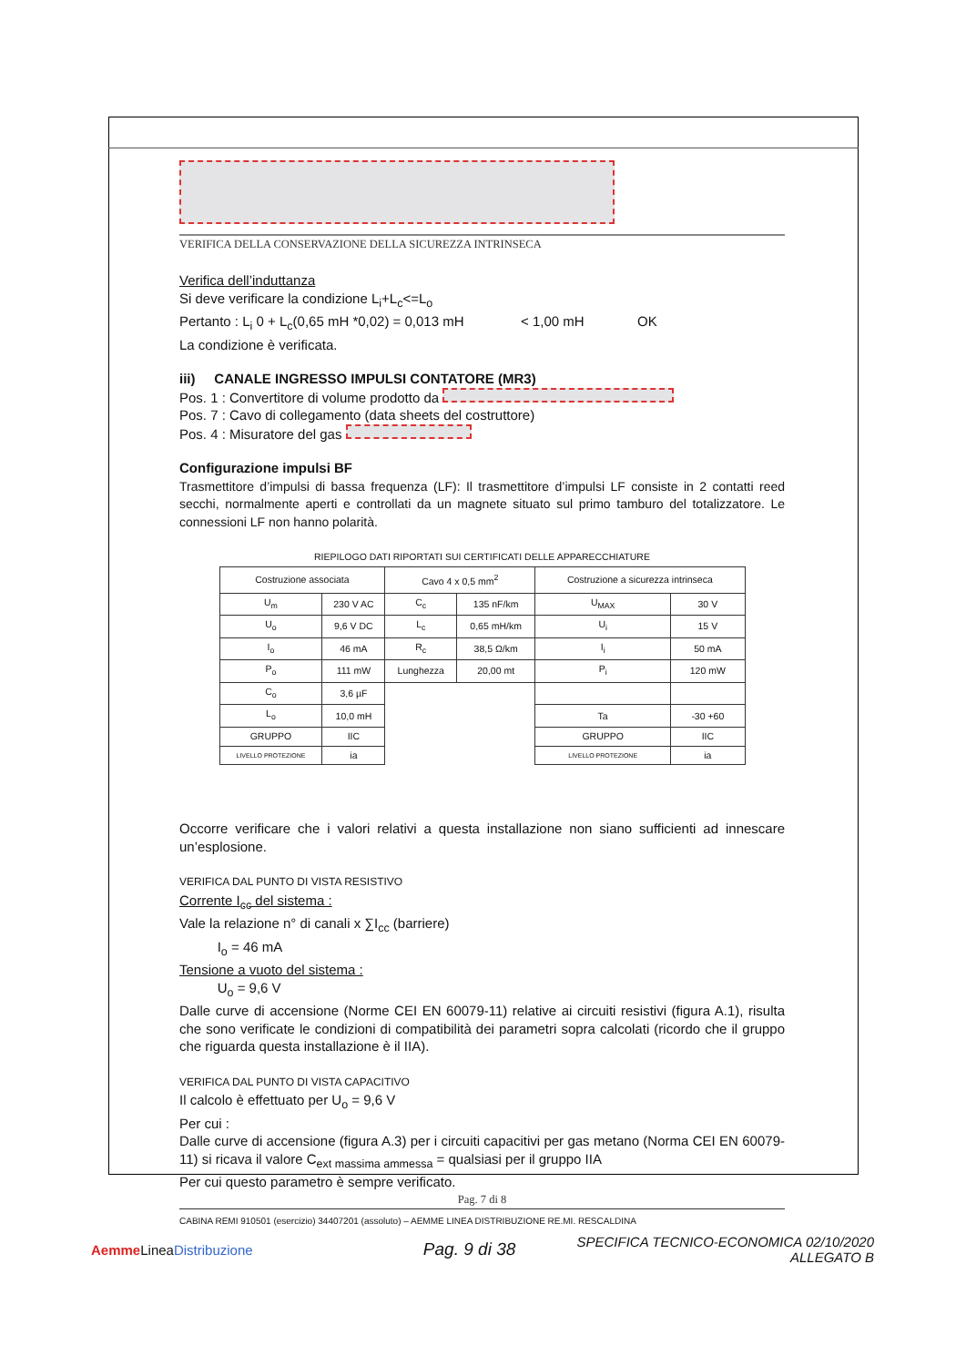VERIFICA DELLA CONSERVAZIONE DELLA SICUREZZA INTRINSECA
Verifica dell’induttanza
Si deve verificare la condizione L<sub>i</sub>+L<sub>c</sub><=L<sub>o</sub>
Pertanto : L<sub>i</sub> 0 + L<sub>c</sub>(0,65 mH *0,02) = 0,013 mH < 1,00 mH OK
La condizione è verificata.
iii) CANALE INGRESSO IMPULSI CONTATORE (MR3)
Pos. 1 : Convertitore di volume prodotto da
Pos. 7 : Cavo di collegamento (data sheets del costruttore)
Pos. 4 : Misuratore del gas
Configurazione impulsi BF
Trasmettitore d’impulsi di bassa frequenza (LF): Il trasmettitore d’impulsi LF consiste in 2 contatti reed secchi, normalmente aperti e controllati da un magnete situato sul primo tamburo del totalizzatore. Le connessioni LF non hanno polarità.
RIEPILOGO DATI RIPORTATI SUI CERTIFICATI DELLE APPARECCHIATURE
| Costruzione associata | | Cavo 4 x 0,5 mm<sup>2</sup> | | Costruzione a sicurezza intrinseca | |
| U<sub>m</sub> | 230 V AC | C<sub>c</sub> | 135 nF/km | U<sub>MAX</sub> | 30 V |
| U<sub>o</sub> | 9,6 V DC | L<sub>c</sub> | 0,65 mH/km | U<sub>i</sub> | 15 V |
| I<sub>o</sub> | 46 mA | R<sub>c</sub> | 38,5 Ω/km | I<sub>i</sub> | 50 mA |
| P<sub>o</sub> | 111 mW | Lunghezza | 20,00 mt | P<sub>i</sub> | 120 mW |
| C<sub>o</sub> | 3,6 µF | | | | |
| L<sub>o</sub> | 10,0 mH | | | Ta | -30 +60 |
| GRUPPO | IIC | | | GRUPPO | IIC |
| LIVELLO PROTEZIONE | ia | | | LIVELLO PROTEZIONE | ia |
Occorre verificare che i valori relativi a questa installazione non siano sufficienti ad innescare un’esplosione.
VERIFICA DAL PUNTO DI VISTA RESISTIVO
Corrente I<sub>cc</sub> del sistema :
Vale la relazione n° di canali x ∑I<sub>cc</sub> (barriere)
I<sub>o</sub> = 46 mA
Tensione a vuoto del sistema :
U<sub>o</sub> = 9,6 V
Dalle curve di accensione (Norme CEI EN 60079-11) relative ai circuiti resistivi (figura A.1), risulta che sono verificate le condizioni di compatibilità dei parametri sopra calcolati (ricordo che il gruppo che riguarda questa installazione è il IIA).
VERIFICA DAL PUNTO DI VISTA CAPACITIVO
Il calcolo è effettuato per U<sub>o</sub> = 9,6 V
Per cui :
Dalle curve di accensione (figura A.3) per i circuiti capacitivi per gas metano (Norma CEI EN 60079-11) si ricava il valore C<sub>ext massima ammessa</sub> = qualsiasi per il gruppo IIA
Per cui questo parametro è sempre verificato.
Pag. 7 di 8
CABINA REMI 910501 (esercizio) 34407201 (assoluto) – AEMME LINEA DISTRIBUZIONE RE.MI. RESCALDINA
Aemme LineaDistribuzione
Pag. 9 di 38
SPECIFICA TECNICO-ECONOMICA 02/10/2020
ALLEGATO B